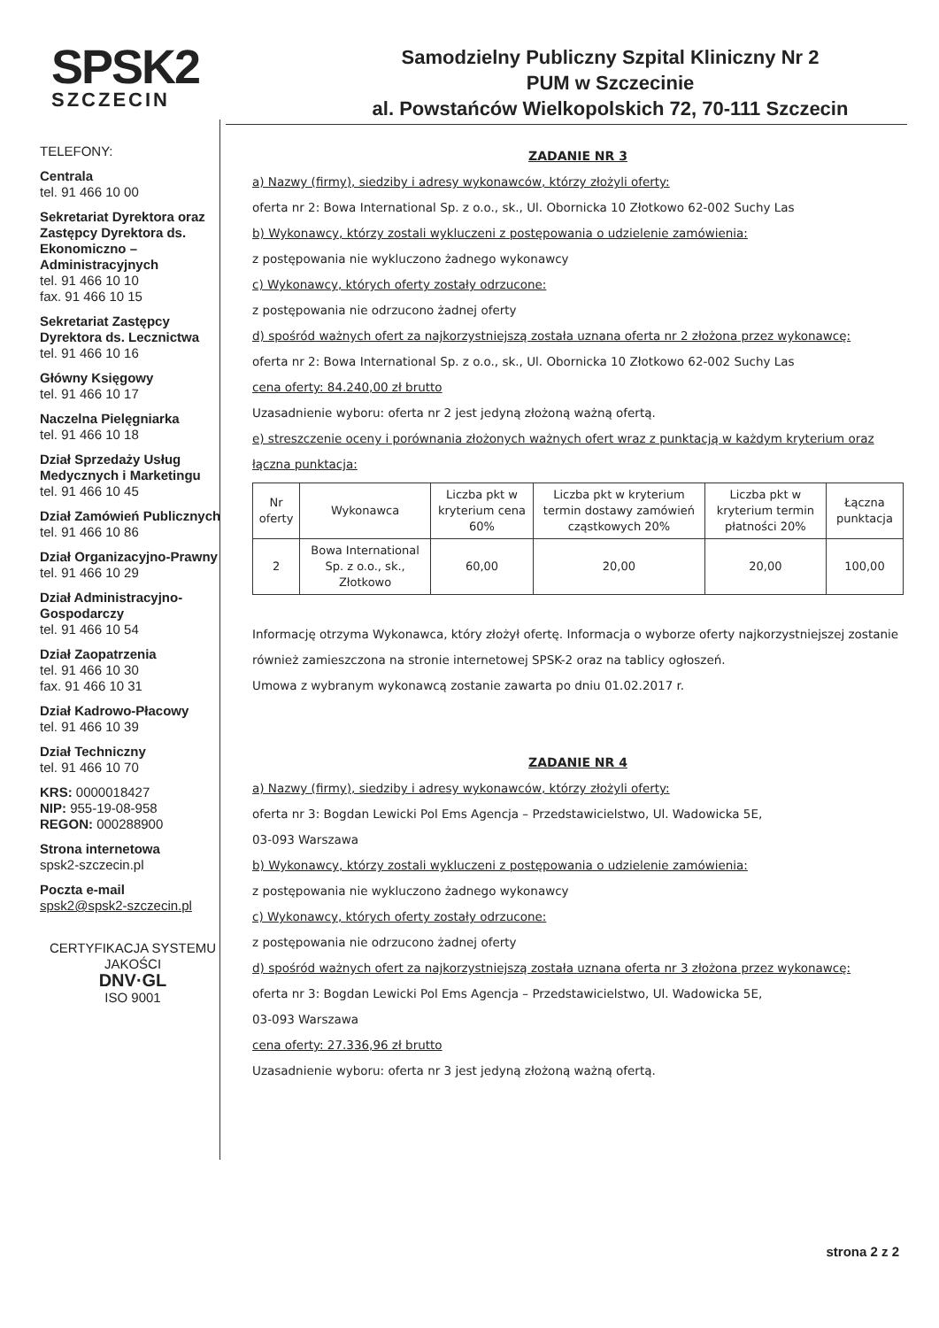SPSK2
SZCZECIN
Samodzielny Publiczny Szpital Kliniczny Nr 2
PUM w Szczecinie
al. Powstańców Wielkopolskich 72, 70-111 Szczecin
TELEFONY:
Centrala
tel. 91 466 10 00
Sekretariat Dyrektora oraz Zastępcy Dyrektora ds. Ekonomiczno – Administracyjnych
tel. 91 466 10 10
fax. 91 466 10 15
Sekretariat Zastępcy Dyrektora ds. Lecznictwa
tel. 91 466 10 16
Główny Księgowy
tel. 91 466 10 17
Naczelna Pielęgniarka
tel. 91 466 10 18
Dział Sprzedaży Usług Medycznych i Marketingu
tel. 91 466 10 45
Dział Zamówień Publicznych
tel. 91 466 10 86
Dział Organizacyjno-Prawny
tel. 91 466 10 29
Dział Administracyjno-Gospodarczy
tel. 91 466 10 54
Dział Zaopatrzenia
tel. 91 466 10 30
fax. 91 466 10 31
Dział Kadrowo-Płacowy
tel. 91 466 10 39
Dział Techniczny
tel. 91 466 10 70
KRS: 0000018427
NIP: 955-19-08-958
REGON: 000288900
Strona internetowa
spsk2-szczecin.pl
Poczta e-mail
spsk2@spsk2-szczecin.pl
CERTYFIKACJA SYSTEMU JAKOŚCI
DNV·GL
ISO 9001
ZADANIE NR 3
a) Nazwy (firmy), siedziby i adresy wykonawców, którzy złożyli oferty:
oferta nr 2: Bowa International Sp. z o.o., sk., Ul. Obornicka 10 Złotkowo 62-002 Suchy Las
b) Wykonawcy, którzy zostali wykluczeni z postępowania o udzielenie zamówienia:
z postępowania nie wykluczono żadnego wykonawcy
c) Wykonawcy, których oferty zostały odrzucone:
z postępowania nie odrzucono żadnej oferty
d) spośród ważnych ofert za najkorzystniejszą została uznana oferta nr 2 złożona przez wykonawcę:
oferta nr 2: Bowa International Sp. z o.o., sk., Ul. Obornicka 10 Złotkowo 62-002 Suchy Las
cena oferty: 84.240,00 zł brutto
Uzasadnienie wyboru: oferta nr 2 jest jedyną złożoną ważną ofertą.
e) streszczenie oceny i porównania złożonych ważnych ofert wraz z punktacją w każdym kryterium oraz łączna punktacja:
| Nr oferty | Wykonawca | Liczba pkt w kryterium cena 60% | Liczba pkt w kryterium termin dostawy zamówień cząstkowych 20% | Liczba pkt w kryterium termin płatności 20% | Łączna punktacja |
| --- | --- | --- | --- | --- | --- |
| 2 | Bowa International Sp. z o.o., sk., Złotkowo | 60,00 | 20,00 | 20,00 | 100,00 |
Informację otrzyma Wykonawca, który złożył ofertę. Informacja o wyborze oferty najkorzystniejszej zostanie również zamieszczona na stronie internetowej SPSK-2 oraz na tablicy ogłoszeń.
Umowa z wybranym wykonawcą zostanie zawarta po dniu 01.02.2017 r.
ZADANIE NR 4
a) Nazwy (firmy), siedziby i adresy wykonawców, którzy złożyli oferty:
oferta nr 3: Bogdan Lewicki Pol Ems Agencja – Przedstawicielstwo, Ul. Wadowicka 5E,
03-093 Warszawa
b) Wykonawcy, którzy zostali wykluczeni z postępowania o udzielenie zamówienia:
z postępowania nie wykluczono żadnego wykonawcy
c) Wykonawcy, których oferty zostały odrzucone:
z postępowania nie odrzucono żadnej oferty
d) spośród ważnych ofert za najkorzystniejszą została uznana oferta nr 3 złożona przez wykonawcę:
oferta nr 3: Bogdan Lewicki Pol Ems Agencja – Przedstawicielstwo, Ul. Wadowicka 5E,
03-093 Warszawa
cena oferty: 27.336,96 zł brutto
Uzasadnienie wyboru: oferta nr 3 jest jedyną złożoną ważną ofertą.
strona 2 z 2